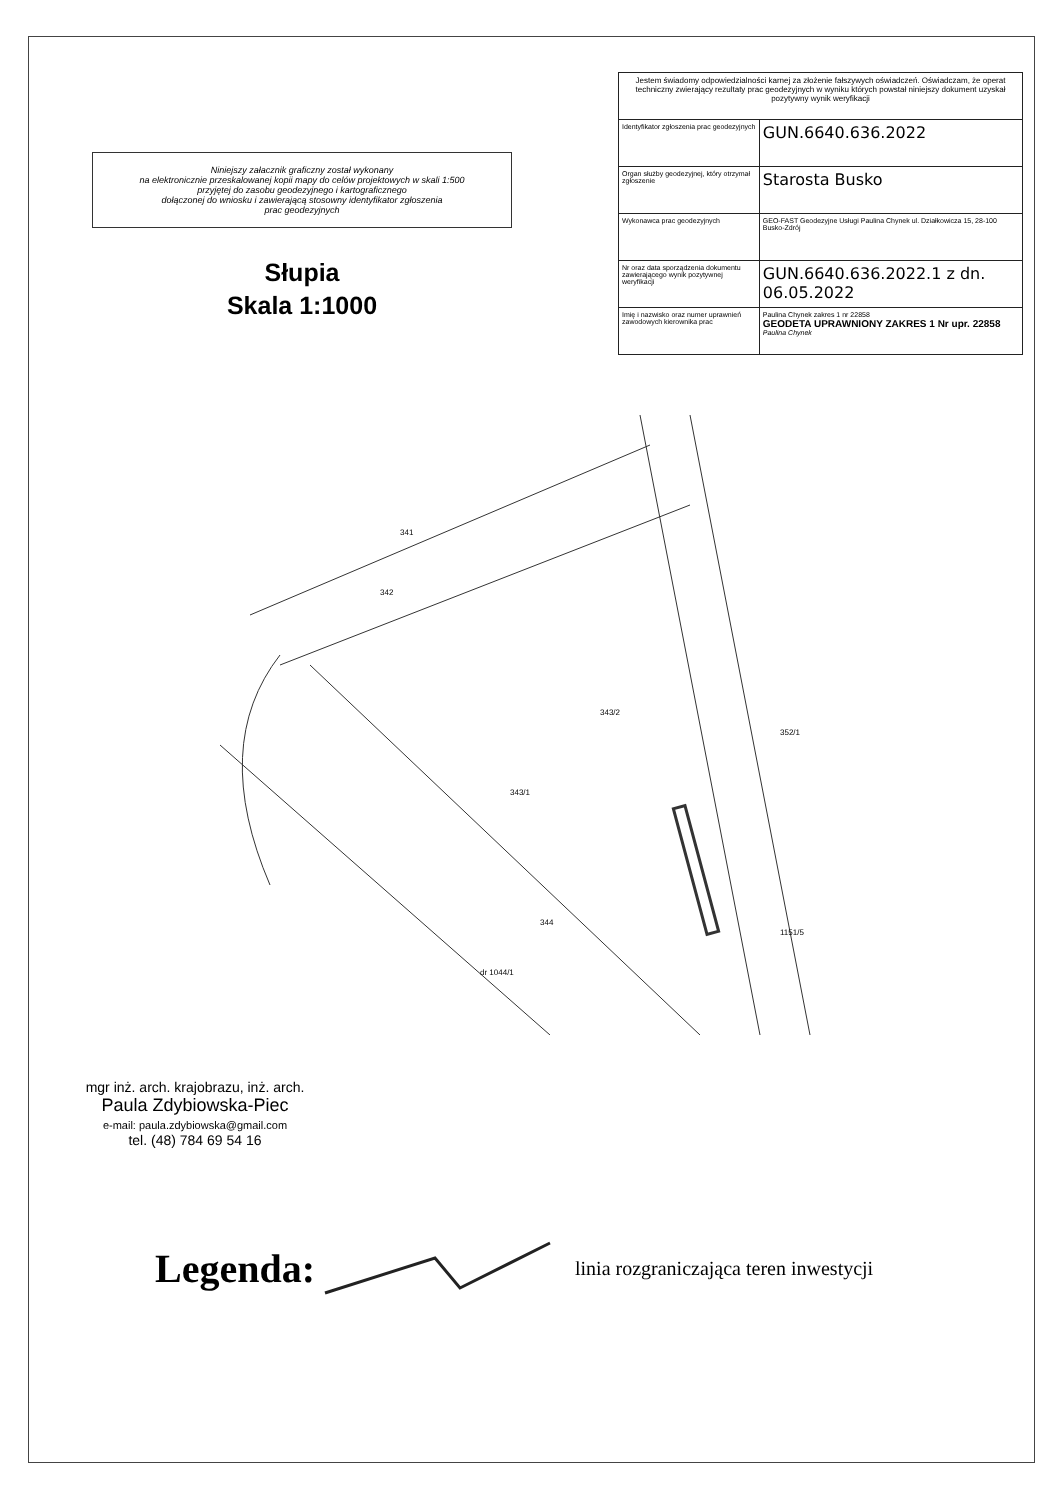Niniejszy załacznik graficzny został wykonany
na elektronicznie przeskalowanej kopii mapy do celów projektowych w skali 1:500
przyjętej do zasobu geodezyjnego i kartograficznego
dołączonej do wniosku i zawierającą stosowny identyfikator zgłoszenia
prac geodezyjnych
Słupia
Skala 1:1000
| Jestem świadomy odpowiedzialności karnej za złożenie fałszywych oświadczeń. Oświadczam, że operat techniczny zwierający rezultaty prac geodezyjnych w wyniku których powstał niniejszy dokument uzyskał pozytywny wynik weryfikacji | |
| Identyfikator zgłoszenia prac geodezyjnych | GUN.6640.636.2022 |
| Organ służby geodezyjnej, który otrzymał zgłoszenie | Starosta Busko |
| Wykonawca prac geodezyjnych | GEO-FAST Geodezyjne Usługi Paulina Chynek ul. Działkowicza 15, 28-100 Busko-Zdrój |
| Nr oraz data sporządzenia dokumentu zawierającego wynik pozytywnej weryfikacji | GUN.6640.636.2022.1 z dn. 06.05.2022 |
| Imię i nazwisko oraz numer uprawnień zawodowych kierownika prac | Paulina Chynek zakres 1 nr 22858 GEODETA UPRAWNIONY ZAKRES 1 Nr upr. 22858 Paulina Chynek |
341
342
343/2
343/1
352/1
344
dr 1044/1
1151/5
mgr inż. arch. krajobrazu, inż. arch.
Paula Zdybiowska-Piec
e-mail: paula.zdybiowska@gmail.com
tel. (48) 784 69 54 16
Legenda: linia rozgraniczająca teren inwestycji